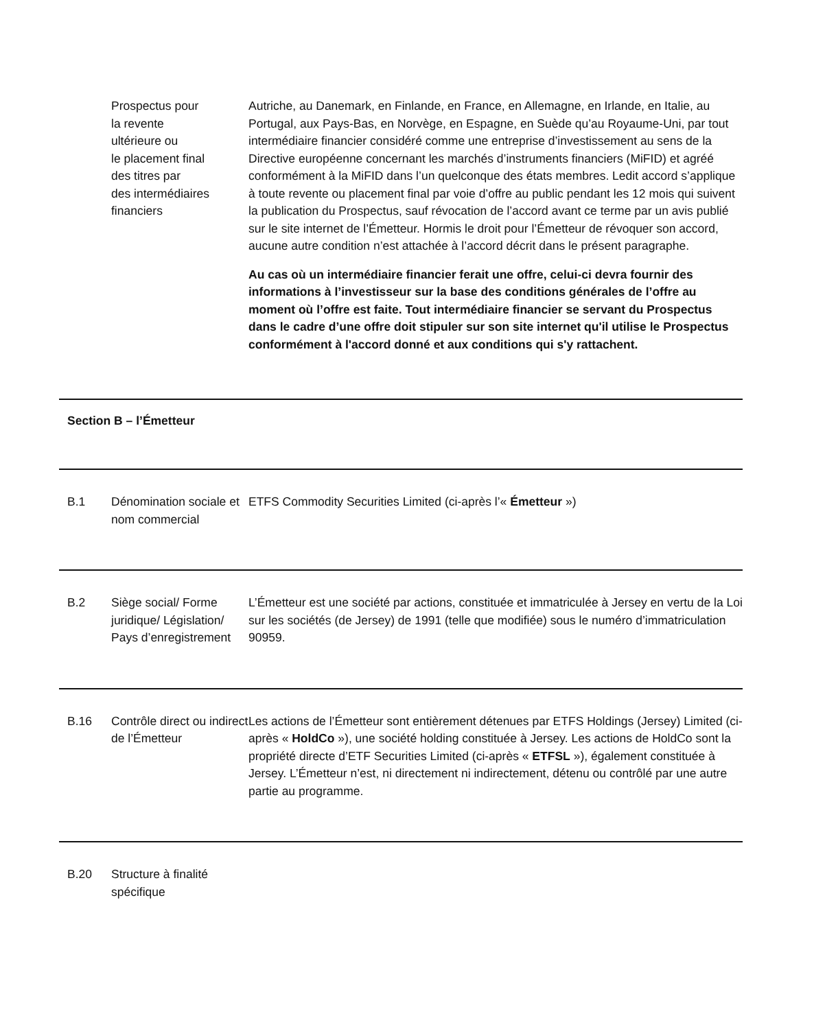| | Prospectus pour la revente ultérieure ou le placement final des titres par des intermédiaires financiers | Autriche, au Danemark, en Finlande, en France, en Allemagne, en Irlande, en Italie, au Portugal, aux Pays-Bas, en Norvège, en Espagne, en Suède qu’au Royaume-Uni, par tout intermédiaire financier considéré comme une entreprise d’investissement au sens de la Directive européenne concernant les marchés d’instruments financiers (MiFID) et agréé conformément à la MiFID dans l’un quelconque des états membres. Ledit accord s’applique à toute revente ou placement final par voie d’offre au public pendant les 12 mois qui suivent la publication du Prospectus, sauf révocation de l’accord avant ce terme par un avis publié sur le site internet de l’Émetteur. Hormis le droit pour l’Émetteur de révoquer son accord, aucune autre condition n’est attachée à l’accord décrit dans le présent paragraphe. Au cas où un intermédiaire financier ferait une offre, celui-ci devra fournir des informations à l’investisseur sur la base des conditions générales de l’offre au moment où l’offre est faite. Tout intermédiaire financier se servant du Prospectus dans le cadre d’une offre doit stipuler sur son site internet qu'il utilise le Prospectus conformément à l'accord donné et aux conditions qui s'y rattachent. |
| Section B – l’Émetteur | | |
| B.1 | Dénomination sociale et nom commercial | ETFS Commodity Securities Limited (ci-après l’« Émetteur ») |
| B.2 | Siège social/ Forme juridique/ Législation/ Pays d’enregistrement | L’Émetteur est une société par actions, constituée et immatriculée à Jersey en vertu de la Loi sur les sociétés (de Jersey) de 1991 (telle que modifiée) sous le numéro d’immatriculation 90959. |
| B.16 | Contrôle direct ou indirect de l’Émetteur | Les actions de l’Émetteur sont entièrement détenues par ETFS Holdings (Jersey) Limited (ci-après « HoldCo »), une société holding constituée à Jersey. Les actions de HoldCo sont la propriété directe d’ETF Securities Limited (ci-après « ETFSL »), également constituée à Jersey. L’Émetteur n’est, ni directement ni indirectement, détenu ou contrôlé par une autre partie au programme. |
| B.20 | Structure à finalité spécifique | |